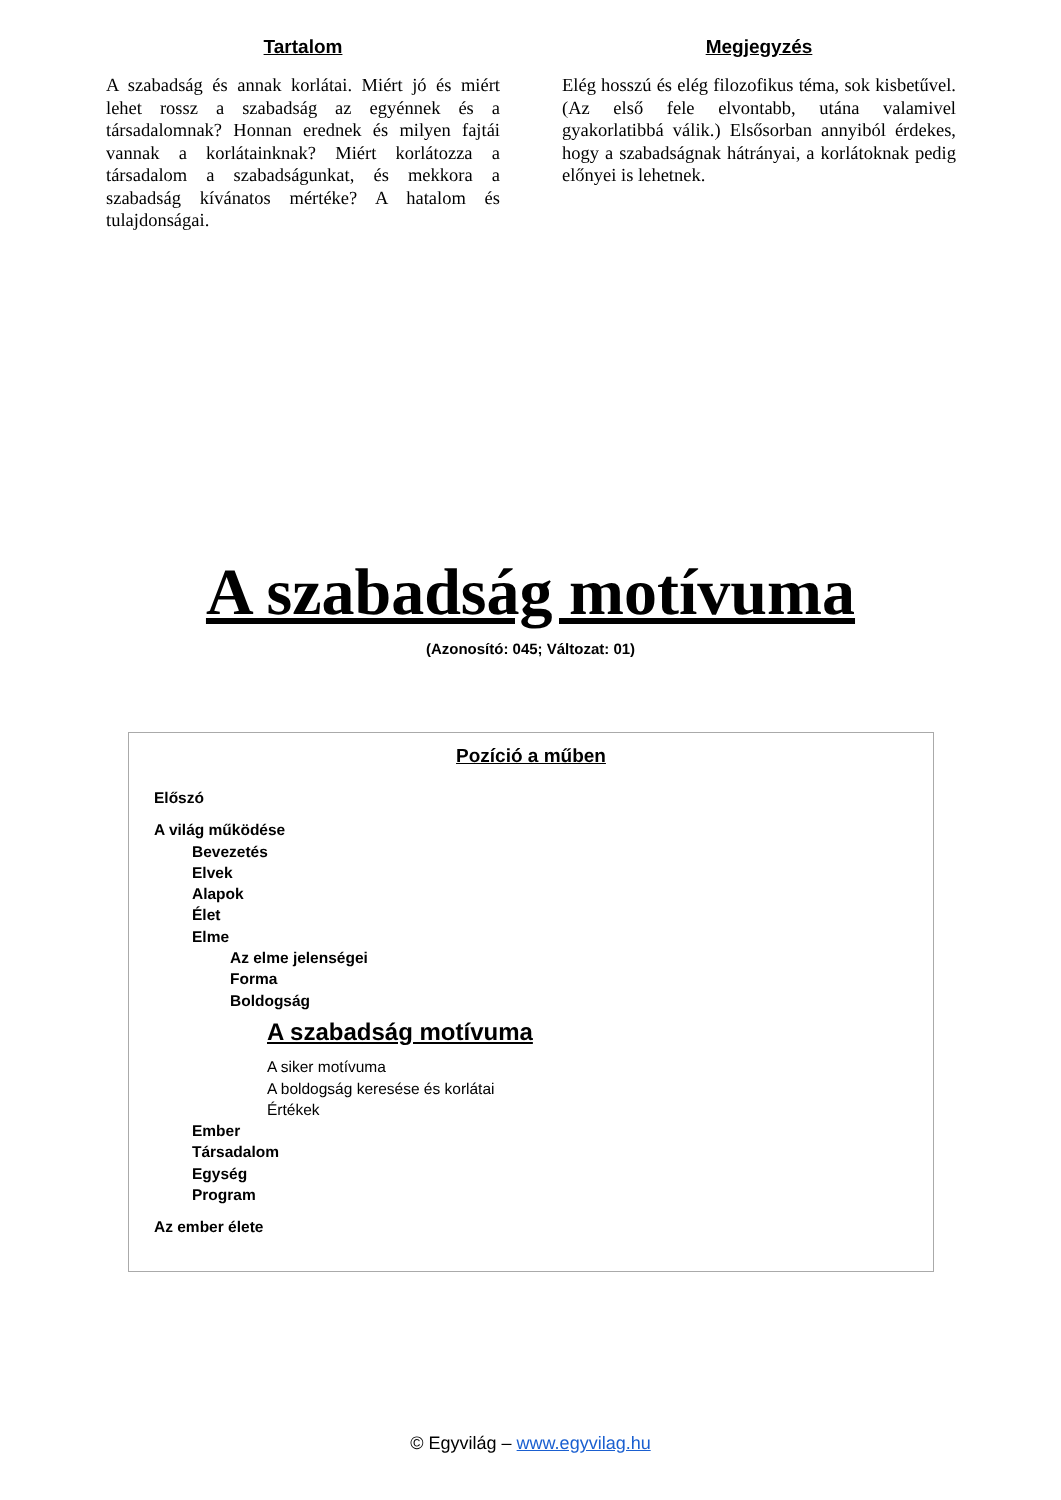Tartalom
A szabadság és annak korlátai. Miért jó és miért lehet rossz a szabadság az egyénnek és a társadalomnak? Honnan erednek és milyen fajtái vannak a korlátainknak? Miért korlátozza a társadalom a szabadságunkat, és mekkora a szabadság kívánatos mértéke? A hatalom és tulajdonságai.
Megjegyzés
Elég hosszú és elég filozofikus téma, sok kisbetűvel. (Az első fele elvontabb, utána valamivel gyakorlatibbá válik.) Elsősorban annyiból érdekes, hogy a szabadságnak hátrányai, a korlátoknak pedig előnyei is lehetnek.
A szabadság motívuma
(Azonosító: 045; Változat: 01)
Pozíció a műben
Előszó
A világ működése
Bevezetés
Elvek
Alapok
Élet
Elme
Az elme jelenségei
Forma
Boldogság
A szabadság motívuma
A siker motívuma
A boldogság keresése és korlátai
Értékek
Ember
Társadalom
Egység
Program
Az ember élete
© Egyvilág – www.egyvilag.hu